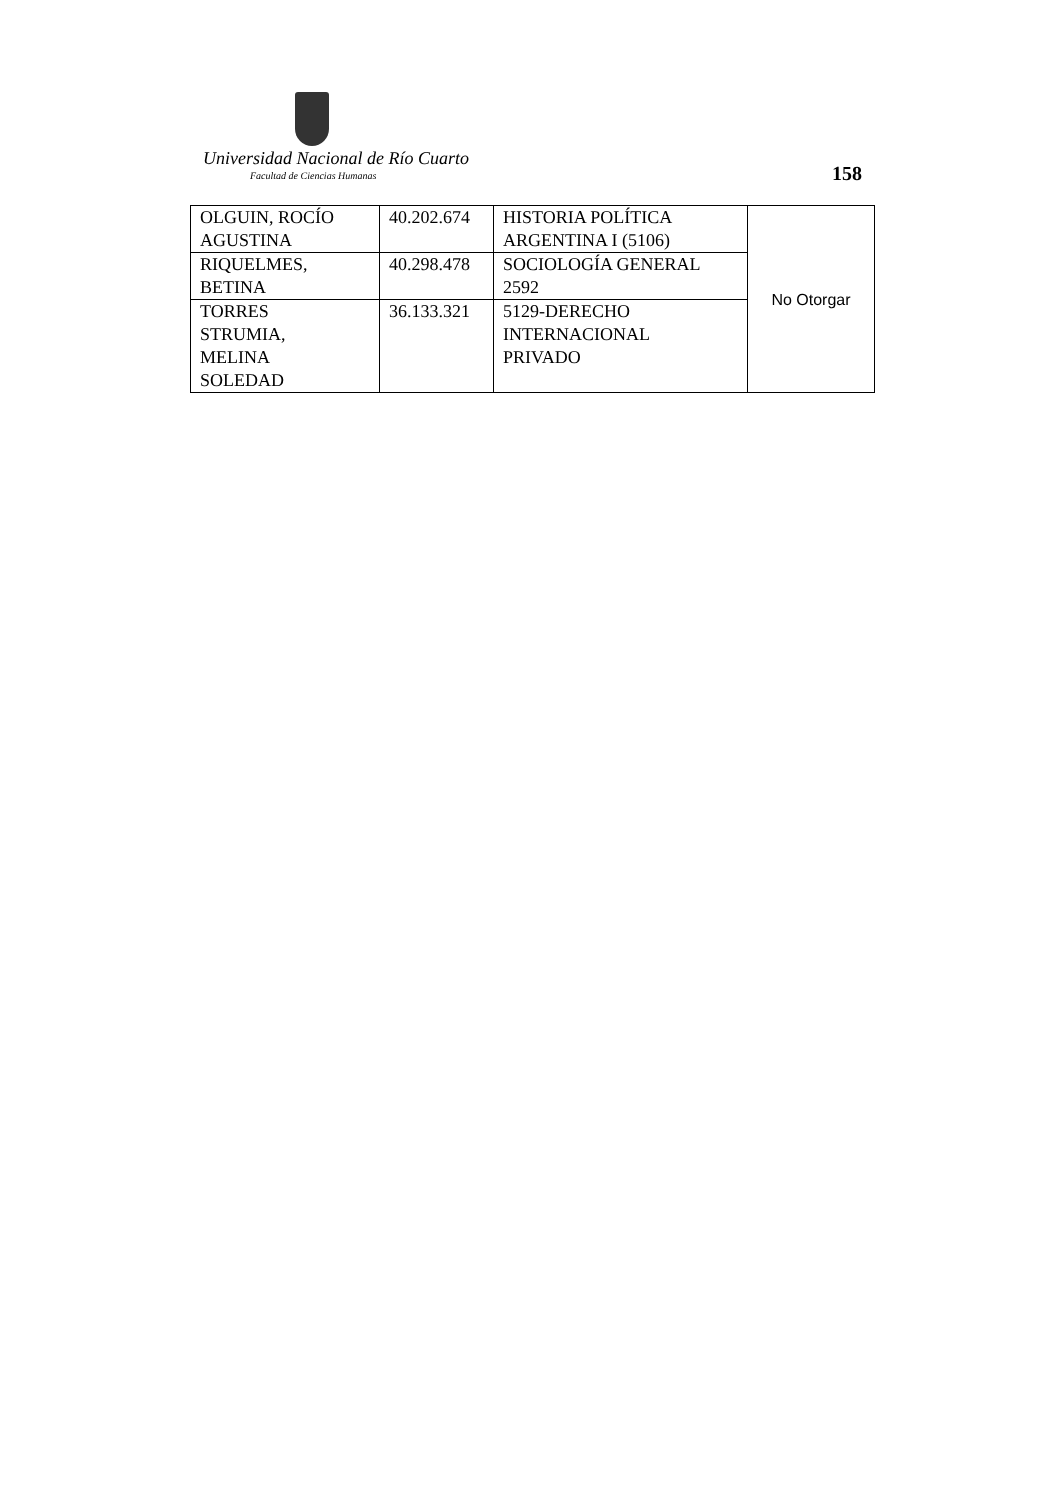Universidad Nacional de Río Cuarto
Facultad de Ciencias Humanas 158
| OLGUIN, ROCÍO AGUSTINA | 40.202.674 | HISTORIA POLÍTICA ARGENTINA I (5106) | No Otorgar |
| RIQUELMES, BETINA | 40.298.478 | SOCIOLOGÍA GENERAL 2592 | |
| TORRES STRUMIA, MELINA SOLEDAD | 36.133.321 | 5129-DERECHO INTERNACIONAL PRIVADO | |